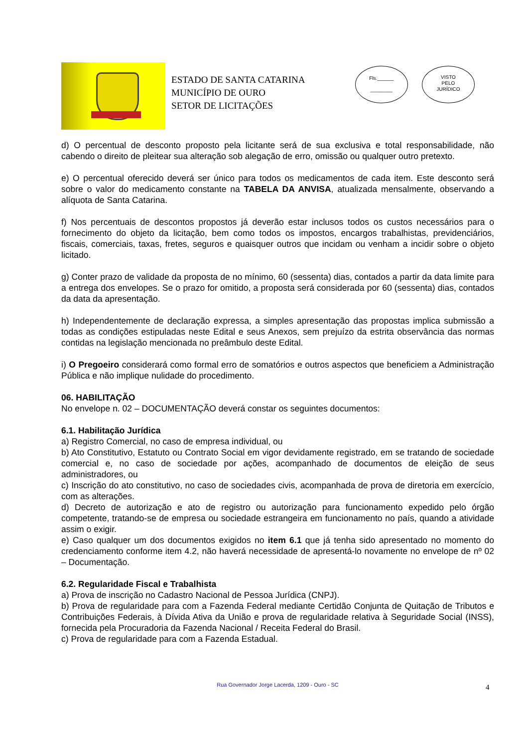ESTADO DE SANTA CATARINA
MUNICÍPIO DE OURO
SETOR DE LICITAÇÕES
Fls.______
________
VISTO
PELO
JURÍDICO
d) O percentual de desconto proposto pela licitante será de sua exclusiva e total responsabilidade, não cabendo o direito de pleitear sua alteração sob alegação de erro, omissão ou qualquer outro pretexto.
e) O percentual oferecido deverá ser único para todos os medicamentos de cada item. Este desconto será sobre o valor do medicamento constante na TABELA DA ANVISA, atualizada mensalmente, observando a alíquota de Santa Catarina.
f) Nos percentuais de descontos propostos já deverão estar inclusos todos os custos necessários para o fornecimento do objeto da licitação, bem como todos os impostos, encargos trabalhistas, previdenciários, fiscais, comerciais, taxas, fretes, seguros e quaisquer outros que incidam ou venham a incidir sobre o objeto licitado.
g) Conter prazo de validade da proposta de no mínimo, 60 (sessenta) dias, contados a partir da data limite para a entrega dos envelopes. Se o prazo for omitido, a proposta será considerada por 60 (sessenta) dias, contados da data da apresentação.
h) Independentemente de declaração expressa, a simples apresentação das propostas implica submissão a todas as condições estipuladas neste Edital e seus Anexos, sem prejuízo da estrita observância das normas contidas na legislação mencionada no preâmbulo deste Edital.
i) O Pregoeiro considerará como formal erro de somatórios e outros aspectos que beneficiem a Administração Pública e não implique nulidade do procedimento.
06. HABILITAÇÃO
No envelope n. 02 – DOCUMENTAÇÃO deverá constar os seguintes documentos:
6.1. Habilitação Jurídica
a) Registro Comercial, no caso de empresa individual, ou
b) Ato Constitutivo, Estatuto ou Contrato Social em vigor devidamente registrado, em se tratando de sociedade comercial e, no caso de sociedade por ações, acompanhado de documentos de eleição de seus administradores, ou
c) Inscrição do ato constitutivo, no caso de sociedades civis, acompanhada de prova de diretoria em exercício, com as alterações.
d) Decreto de autorização e ato de registro ou autorização para funcionamento expedido pelo órgão competente, tratando-se de empresa ou sociedade estrangeira em funcionamento no país, quando a atividade assim o exigir.
e) Caso qualquer um dos documentos exigidos no item 6.1 que já tenha sido apresentado no momento do credenciamento conforme item 4.2, não haverá necessidade de apresentá-lo novamente no envelope de nº 02 – Documentação.
6.2. Regularidade Fiscal e Trabalhista
a) Prova de inscrição no Cadastro Nacional de Pessoa Jurídica (CNPJ).
b) Prova de regularidade para com a Fazenda Federal mediante Certidão Conjunta de Quitação de Tributos e Contribuições Federais, à Dívida Ativa da União e prova de regularidade relativa à Seguridade Social (INSS), fornecida pela Procuradoria da Fazenda Nacional / Receita Federal do Brasil.
c) Prova de regularidade para com a Fazenda Estadual.
Rua Governador Jorge Lacerda, 1209 - Ouro - SC 4